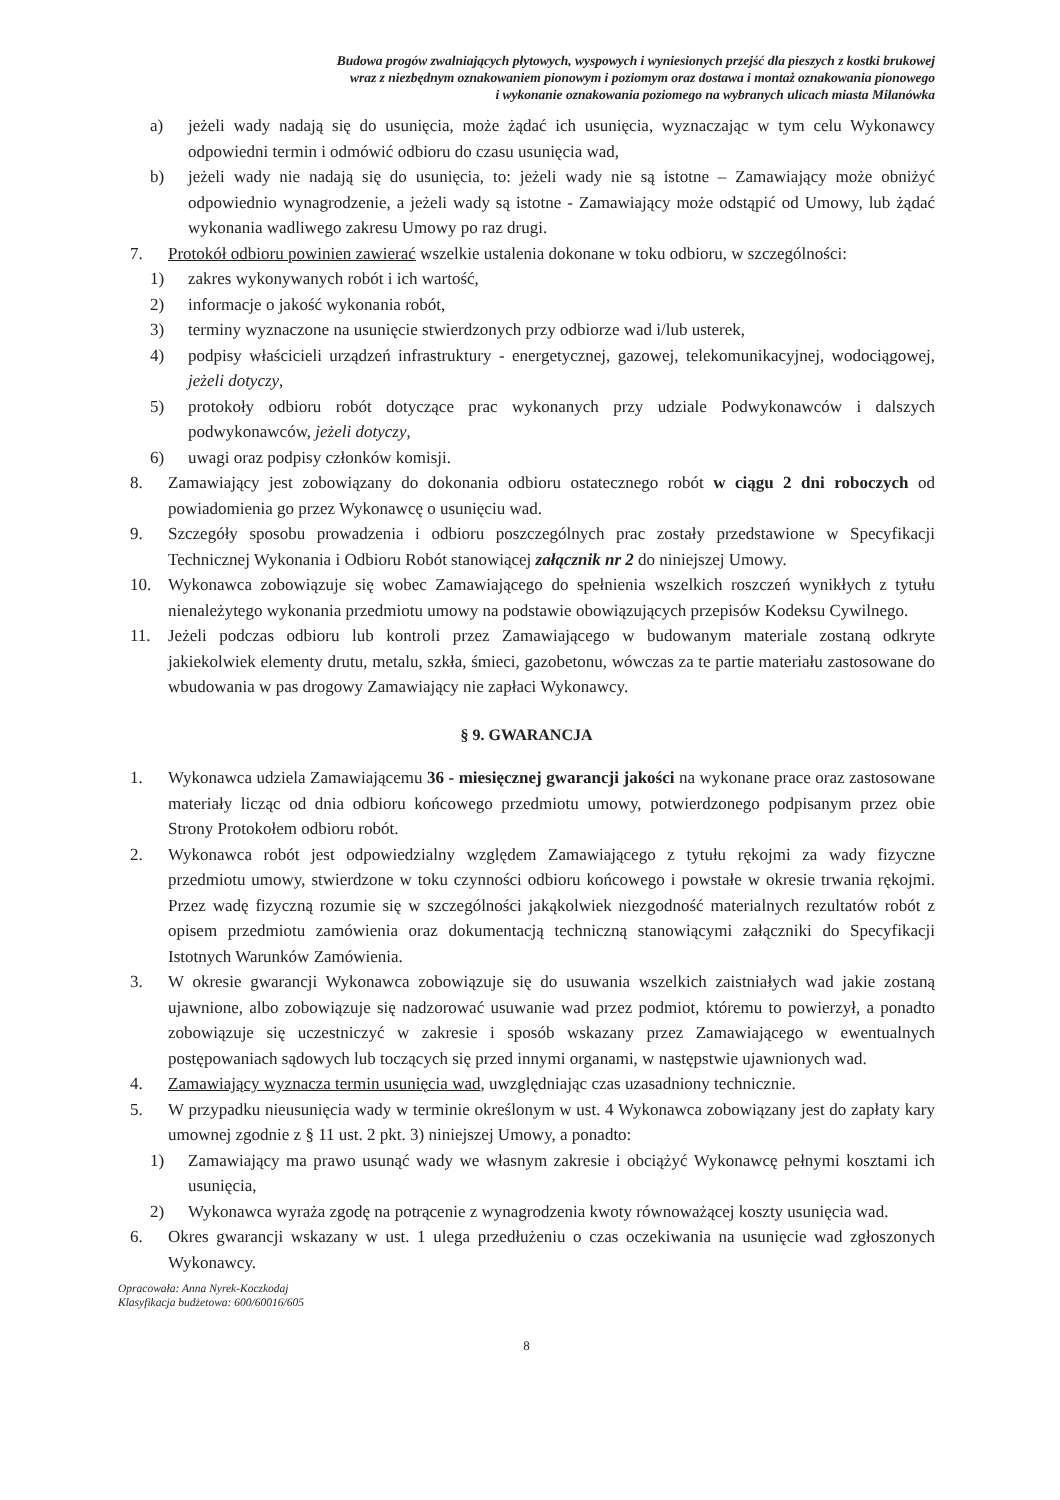Budowa progów zwalniających płytowych, wyspowych i wyniesionych przejść dla pieszych z kostki brukowej
wraz z niezbędnym oznakowaniem pionowym i poziomym oraz dostawa i montaż oznakowania pionowego
i wykonanie oznakowania poziomego na wybranych ulicach miasta Milanówka
a) jeżeli wady nadają się do usunięcia, może żądać ich usunięcia, wyznaczając w tym celu Wykonawcy odpowiedni termin i odmówić odbioru do czasu usunięcia wad,
b) jeżeli wady nie nadają się do usunięcia, to: jeżeli wady nie są istotne – Zamawiający może obniżyć odpowiednio wynagrodzenie, a jeżeli wady są istotne - Zamawiający może odstąpić od Umowy, lub żądać wykonania wadliwego zakresu Umowy po raz drugi.
7. Protokół odbioru powinien zawierać wszelkie ustalenia dokonane w toku odbioru, w szczególności:
1) zakres wykonywanych robót i ich wartość,
2) informacje o jakość wykonania robót,
3) terminy wyznaczone na usunięcie stwierdzonych przy odbiorze wad i/lub usterek,
4) podpisy właścicieli urządzeń infrastruktury - energetycznej, gazowej, telekomunikacyjnej, wodociągowej, jeżeli dotyczy,
5) protokoły odbioru robót dotyczące prac wykonanych przy udziale Podwykonawców i dalszych podwykonawców, jeżeli dotyczy,
6) uwagi oraz podpisy członków komisji.
8. Zamawiający jest zobowiązany do dokonania odbioru ostatecznego robót w ciągu 2 dni roboczych od powiadomienia go przez Wykonawcę o usunięciu wad.
9. Szczegóły sposobu prowadzenia i odbioru poszczególnych prac zostały przedstawione w Specyfikacji Technicznej Wykonania i Odbioru Robót stanowiącej załącznik nr 2 do niniejszej Umowy.
10. Wykonawca zobowiązuje się wobec Zamawiającego do spełnienia wszelkich roszczeń wynikłych z tytułu nienależytego wykonania przedmiotu umowy na podstawie obowiązujących przepisów Kodeksu Cywilnego.
11. Jeżeli podczas odbioru lub kontroli przez Zamawiającego w budowanym materiale zostaną odkryte jakiekolwiek elementy drutu, metalu, szkła, śmieci, gazobetonu, wówczas za te partie materiału zastosowane do wbudowania w pas drogowy Zamawiający nie zapłaci Wykonawcy.
§ 9. GWARANCJA
1. Wykonawca udziela Zamawiającemu 36 - miesięcznej gwarancji jakości na wykonane prace oraz zastosowane materiały licząc od dnia odbioru końcowego przedmiotu umowy, potwierdzonego podpisanym przez obie Strony Protokołem odbioru robót.
2. Wykonawca robót jest odpowiedzialny względem Zamawiającego z tytułu rękojmi za wady fizyczne przedmiotu umowy, stwierdzone w toku czynności odbioru końcowego i powstałe w okresie trwania rękojmi. Przez wadę fizyczną rozumie się w szczególności jakąkolwiek niezgodność materialnych rezultatów robót z opisem przedmiotu zamówienia oraz dokumentacją techniczną stanowiącymi załączniki do Specyfikacji Istotnych Warunków Zamówienia.
3. W okresie gwarancji Wykonawca zobowiązuje się do usuwania wszelkich zaistniałych wad jakie zostaną ujawnione, albo zobowiązuje się nadzorować usuwanie wad przez podmiot, któremu to powierzył, a ponadto zobowiązuje się uczestniczyć w zakresie i sposób wskazany przez Zamawiającego w ewentualnych postępowaniach sądowych lub toczących się przed innymi organami, w następstwie ujawnionych wad.
4. Zamawiający wyznacza termin usunięcia wad, uwzględniając czas uzasadniony technicznie.
5. W przypadku nieusunięcia wady w terminie określonym w ust. 4 Wykonawca zobowiązany jest do zapłaty kary umownej zgodnie z § 11 ust. 2 pkt. 3) niniejszej Umowy, a ponadto:
1) Zamawiający ma prawo usunąć wady we własnym zakresie i obciążyć Wykonawcę pełnymi kosztami ich usunięcia,
2) Wykonawca wyraża zgodę na potrącenie z wynagrodzenia kwoty równoważącej koszty usunięcia wad.
6. Okres gwarancji wskazany w ust. 1 ulega przedłużeniu o czas oczekiwania na usunięcie wad zgłoszonych Wykonawcy.
Opracowała: Anna Nyrek-Koczkodaj
Klasyfikacja budżetowa: 600/60016/605
8